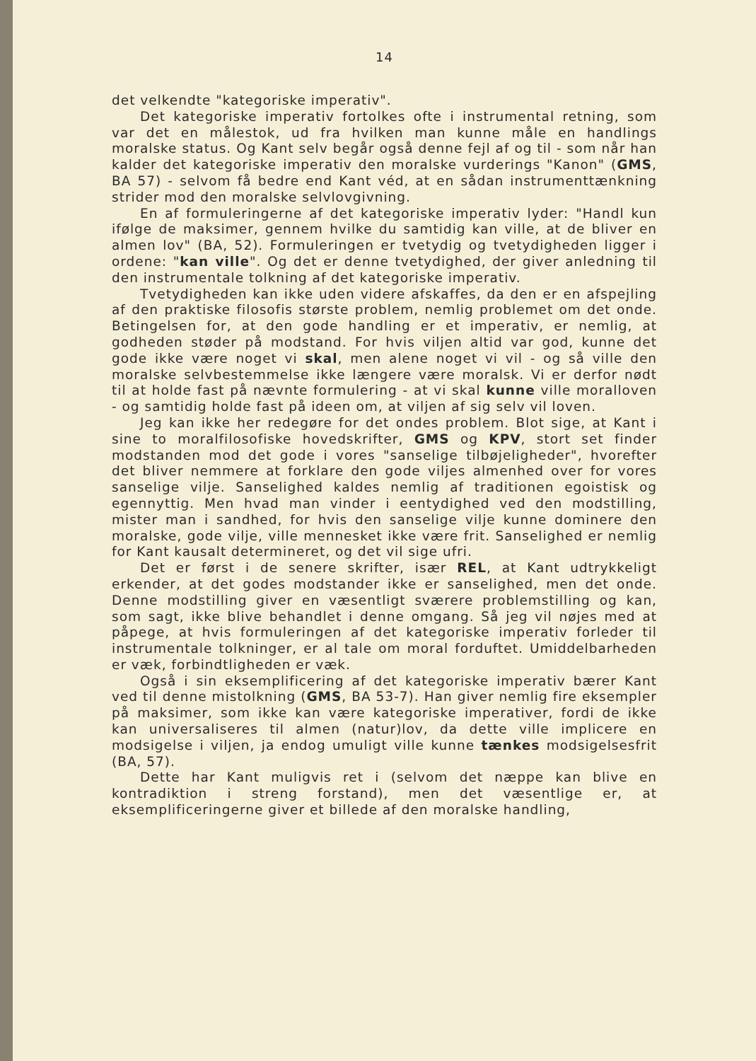14
det velkendte "kategoriske imperativ".
Det kategoriske imperativ fortolkes ofte i instrumental retning, som var det en målestok, ud fra hvilken man kunne måle en handlings moralske status. Og Kant selv begår også denne fejl af og til - som når han kalder det kategoriske imperativ den moralske vurderings "Kanon" (GMS, BA 57) - selvom få bedre end Kant véd, at en sådan instrumenttænkning strider mod den moralske selvlovgivning.
En af formuleringerne af det kategoriske imperativ lyder: "Handl kun ifølge de maksimer, gennem hvilke du samtidig kan ville, at de bliver en almen lov" (BA, 52). Formuleringen er tvetydig og tvetydigheden ligger i ordene: "kan ville". Og det er denne tvetydighed, der giver anledning til den instrumentale tolkning af det kategoriske imperativ.
Tvetydigheden kan ikke uden videre afskaffes, da den er en afspejling af den praktiske filosofis største problem, nemlig problemet om det onde. Betingelsen for, at den gode handling er et imperativ, er nemlig, at godheden støder på modstand. For hvis viljen altid var god, kunne det gode ikke være noget vi skal, men alene noget vi vil - og så ville den moralske selvbestemmelse ikke længere være moralsk. Vi er derfor nødt til at holde fast på nævnte formulering - at vi skal kunne ville moralloven - og samtidig holde fast på ideen om, at viljen af sig selv vil loven.
Jeg kan ikke her redegøre for det ondes problem. Blot sige, at Kant i sine to moralfilosofiske hovedskrifter, GMS og KPV, stort set finder modstanden mod det gode i vores "sanselige tilbøjeligheder", hvorefter det bliver nemmere at forklare den gode viljes almenhed over for vores sanselige vilje. Sanselighed kaldes nemlig af traditionen egoistisk og egennyttig. Men hvad man vinder i eentydighed ved den modstilling, mister man i sandhed, for hvis den sanselige vilje kunne dominere den moralske, gode vilje, ville mennesket ikke være frit. Sanselighed er nemlig for Kant kausalt determineret, og det vil sige ufri.
Det er først i de senere skrifter, især REL, at Kant udtrykkeligt erkender, at det godes modstander ikke er sanselighed, men det onde. Denne modstilling giver en væsentligt sværere problemstilling og kan, som sagt, ikke blive behandlet i denne omgang. Så jeg vil nøjes med at påpege, at hvis formuleringen af det kategoriske imperativ forleder til instrumentale tolkninger, er al tale om moral forduftet. Umiddelbarheden er væk, forbindtligheden er væk.
Også i sin eksemplificering af det kategoriske imperativ bærer Kant ved til denne mistolkning (GMS, BA 53-7). Han giver nemlig fire eksempler på maksimer, som ikke kan være kategoriske imperativer, fordi de ikke kan universaliseres til almen (natur)lov, da dette ville implicere en modsigelse i viljen, ja endog umuligt ville kunne tænkes modsigelsesfrit (BA, 57).
Dette har Kant muligvis ret i (selvom det næppe kan blive en kontradiktion i streng forstand), men det væsentlige er, at eksemplificeringerne giver et billede af den moralske handling,